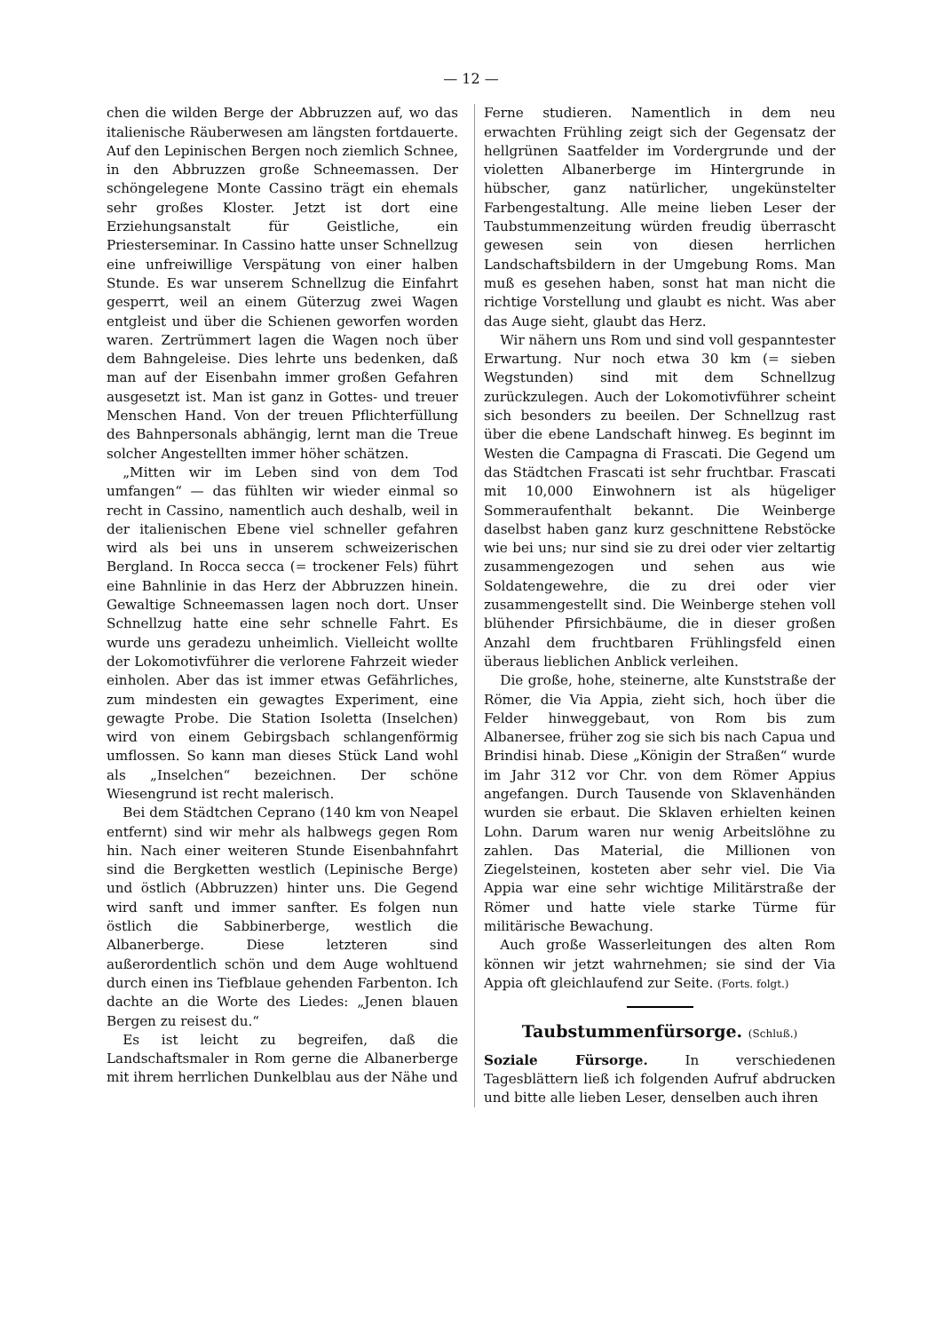— 12 —
chen die wilden Berge der Abbruzzen auf, wo das italienische Räuberwesen am längsten fortdauerte. Auf den Lepinischen Bergen noch ziemlich Schnee, in den Abbruzzen große Schneemassen. Der schöngelegene Monte Cassino trägt ein ehemals sehr großes Kloster. Jetzt ist dort eine Erziehungsanstalt für Geistliche, ein Priesterseminar. In Cassino hatte unser Schnellzug eine unfreiwillige Verspätung von einer halben Stunde. Es war unserem Schnellzug die Einfahrt gesperrt, weil an einem Güterzug zwei Wagen entgleist und über die Schienen geworfen worden waren. Zertrümmert lagen die Wagen noch über dem Bahngeleise. Dies lehrte uns bedenken, daß man auf der Eisenbahn immer großen Gefahren ausgesetzt ist. Man ist ganz in Gottes- und treuer Menschen Hand. Von der treuen Pflichterfüllung des Bahnpersonals abhängig, lernt man die Treue solcher Angestellten immer höher schätzen.
„Mitten wir im Leben sind von dem Tod umfangen“ — das fühlten wir wieder einmal so recht in Cassino, namentlich auch deshalb, weil in der italienischen Ebene viel schneller gefahren wird als bei uns in unserem schweizerischen Bergland. In Rocca secca (= trockener Fels) führt eine Bahnlinie in das Herz der Abbruzzen hinein. Gewaltige Schneemassen lagen noch dort. Unser Schnellzug hatte eine sehr schnelle Fahrt. Es wurde uns geradezu unheimlich. Vielleicht wollte der Lokomotivführer die verlorene Fahrzeit wieder einholen. Aber das ist immer etwas Gefährliches, zum mindesten ein gewagtes Experiment, eine gewagte Probe. Die Station Isoletta (Inselchen) wird von einem Gebirgsbach schlangenförmig umflossen. So kann man dieses Stück Land wohl als „Inselchen“ bezeichnen. Der schöne Wiesengrund ist recht malerisch.
Bei dem Städtchen Ceprano (140 km von Neapel entfernt) sind wir mehr als halbwegs gegen Rom hin. Nach einer weiteren Stunde Eisenbahnfahrt sind die Bergketten westlich (Lepinische Berge) und östlich (Abbruzzen) hinter uns. Die Gegend wird sanft und immer sanfter. Es folgen nun östlich die Sabbinerberge, westlich die Albanerberge. Diese letzteren sind außerordentlich schön und dem Auge wohltuend durch einen ins Tiefblaue gehenden Farbenton. Ich dachte an die Worte des Liedes: „Jenen blauen Bergen zu reisest du.“
Es ist leicht zu begreifen, daß die Landschaftsmaler in Rom gerne die Albanerberge mit ihrem herrlichen Dunkelblau aus der Nähe und
Ferne studieren. Namentlich in dem neu erwachten Frühling zeigt sich der Gegensatz der hellgrünen Saatfelder im Vordergrunde und der violetten Albanerberge im Hintergrunde in hübscher, ganz natürlicher, ungekünstelter Farbengestaltung. Alle meine lieben Leser der Taubstummenzeitung würden freudig überrascht gewesen sein von diesen herrlichen Landschaftsbildern in der Umgebung Roms. Man muß es gesehen haben, sonst hat man nicht die richtige Vorstellung und glaubt es nicht. Was aber das Auge sieht, glaubt das Herz.
Wir nähern uns Rom und sind voll gespanntester Erwartung. Nur noch etwa 30 km (= sieben Wegstunden) sind mit dem Schnellzug zurückzulegen. Auch der Lokomotivführer scheint sich besonders zu beeilen. Der Schnellzug rast über die ebene Landschaft hinweg. Es beginnt im Westen die Campagna di Frascati. Die Gegend um das Städtchen Frascati ist sehr fruchtbar. Frascati mit 10,000 Einwohnern ist als hügeliger Sommeraufenthalt bekannt. Die Weinberge daselbst haben ganz kurz geschnittene Rebstöcke wie bei uns; nur sind sie zu drei oder vier zeltartig zusammengezogen und sehen aus wie Soldatengewehre, die zu drei oder vier zusammengestellt sind. Die Weinberge stehen voll blühender Pfirsichbäume, die in dieser großen Anzahl dem fruchtbaren Frühlingsfeld einen überaus lieblichen Anblick verleihen.
Die große, hohe, steinerne, alte Kunststraße der Römer, die Via Appia, zieht sich, hoch über die Felder hinweggebaut, von Rom bis zum Albanersee, früher zog sie sich bis nach Capua und Brindisi hinab. Diese „Königin der Straßen“ wurde im Jahr 312 vor Chr. von dem Römer Appius angefangen. Durch Tausende von Sklavenhänden wurden sie erbaut. Die Sklaven erhielten keinen Lohn. Darum waren nur wenig Arbeitslöhne zu zahlen. Das Material, die Millionen von Ziegelsteinen, kosteten aber sehr viel. Die Via Appia war eine sehr wichtige Militärstraße der Römer und hatte viele starke Türme für militärische Bewachung.
Auch große Wasserleitungen des alten Rom können wir jetzt wahrnehmen; sie sind der Via Appia oft gleichlaufend zur Seite. (Forts. folgt.)
Taubstummenfürsorge. (Schluß.)
Soziale Fürsorge. In verschiedenen Tagesblättern ließ ich folgenden Aufruf abdrucken und bitte alle lieben Leser, denselben auch ihren